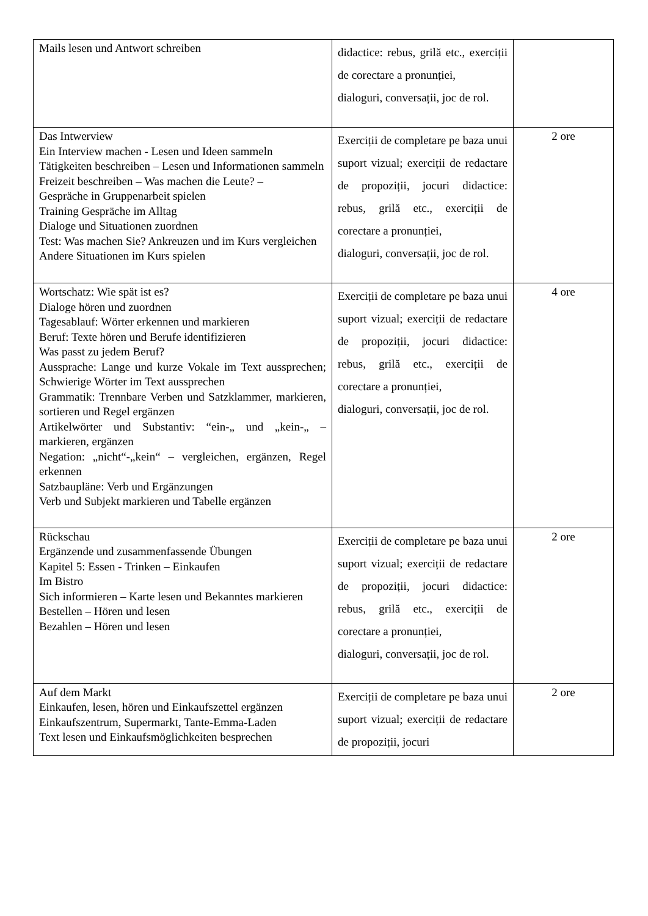| Mails lesen und Antwort schreiben | didactice: rebus, grilă etc., exerciții de corectare a pronunției, dialoguri, conversații, joc de rol. | |
| Das Intwerview Ein Interview machen - Lesen und Ideen sammeln Tätigkeiten beschreiben – Lesen und Informationen sammeln Freizeit beschreiben – Was machen die Leute? – Gespräche in Gruppenarbeit spielen Training Gespräche im Alltag Dialoge und Situationen zuordnen Test: Was machen Sie? Ankreuzen und im Kurs vergleichen Andere Situationen im Kurs spielen | Exerciții de completare pe baza unui suport vizual; exerciții de redactare de propoziții, jocuri didactice: rebus, grilă etc., exerciții de corectare a pronunției, dialoguri, conversații, joc de rol. | 2 ore |
| Wortschatz: Wie spät ist es? Dialoge hören und zuordnen Tagesablauf: Wörter erkennen und markieren Beruf: Texte hören und Berufe identifizieren Was passt zu jedem Beruf? Aussprache: Lange und kurze Vokale im Text aussprechen; Schwierige Wörter im Text aussprechen Grammatik: Trennbare Verben und Satzklammer, markieren, sortieren und Regel ergänzen Artikelwörter und Substantiv: “ein-„ und „kein-„ – markieren, ergänzen Negation: „nicht“-„kein“ – vergleichen, ergänzen, Regel erkennen Satzbaupläne: Verb und Ergänzungen Verb und Subjekt markieren und Tabelle ergänzen | Exerciții de completare pe baza unui suport vizual; exerciții de redactare de propoziții, jocuri didactice: rebus, grilă etc., exerciții de corectare a pronunției, dialoguri, conversații, joc de rol. | 4 ore |
| Rückschau Ergänzende und zusammenfassende Übungen Kapitel 5: Essen - Trinken – Einkaufen Im Bistro Sich informieren – Karte lesen und Bekanntes markieren Bestellen – Hören und lesen Bezahlen – Hören und lesen | Exerciții de completare pe baza unui suport vizual; exerciții de redactare de propoziții, jocuri didactice: rebus, grilă etc., exerciții de corectare a pronunției, dialoguri, conversații, joc de rol. | 2 ore |
| Auf dem Markt Einkaufen, lesen, hören und Einkaufszettel ergänzen Einkaufszentrum, Supermarkt, Tante-Emma-Laden Text lesen und Einkaufsmöglichkeiten besprechen | Exerciții de completare pe baza unui suport vizual; exerciții de redactare de propoziții, jocuri | 2 ore |